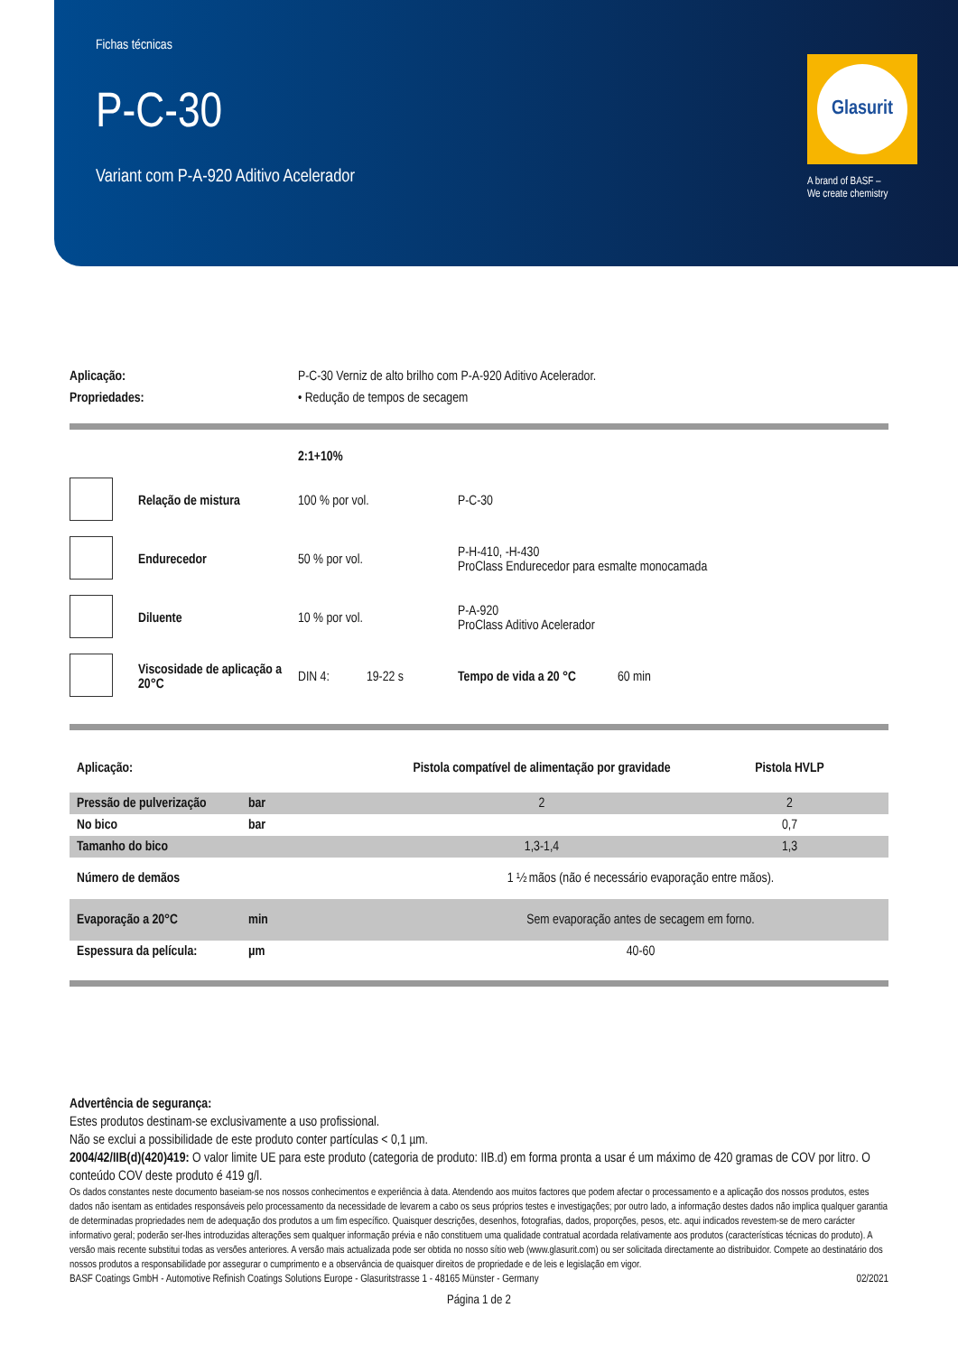Fichas técnicas
P-C-30
Variant com P-A-920 Aditivo Acelerador
Glasurit
A brand of BASF –
We create chemistry
| Aplicação: | P-C-30 Verniz de alto brilho com P-A-920 Aditivo Acelerador. |
| Propriedades: | • Redução de tempos de secagem |
| | | 2:1+10% | | |
| | Relação de mistura | 100 % por vol. | P-C-30 | |
| | Endurecedor | 50 % por vol. | P-H-410, -H-430 ProClass Endurecedor para esmalte monocamada | |
| | Diluente | 10 % por vol. | P-A-920 ProClass Aditivo Acelerador | |
| | Viscosidade de aplicação a 20°C | DIN 4: 19-22 s | Tempo de vida a 20 °C | 60 min |
| Aplicação: | | Pistola compatível de alimentação por gravidade | Pistola HVLP |
| Pressão de pulverização | bar | 2 | 2 |
| No bico | bar | | 0,7 |
| Tamanho do bico | | 1,3-1,4 | 1,3 |
| Número de demãos | | 1 ½ mãos (não é necessário evaporação entre mãos). | |
| Evaporação a 20°C | min | Sem evaporação antes de secagem em forno. | |
| Espessura da película: | µm | 40-60 | |
Advertência de segurança:
Estes produtos destinam-se exclusivamente a uso profissional.
Não se exclui a possibilidade de este produto conter partículas < 0,1 µm.
2004/42/IIB(d)(420)419: O valor limite UE para este produto (categoria de produto: IIB.d) em forma pronta a usar é um máximo de 420 gramas de COV por litro. O conteúdo COV deste produto é 419 g/l.
Os dados constantes neste documento baseiam-se nos nossos conhecimentos e experiência à data. Atendendo aos muitos factores que podem afectar o processamento e a aplicação dos nossos produtos, estes dados não isentam as entidades responsáveis pelo processamento da necessidade de levarem a cabo os seus próprios testes e investigações; por outro lado, a informação destes dados não implica qualquer garantia de determinadas propriedades nem de adequação dos produtos a um fim específico. Quaisquer descrições, desenhos, fotografias, dados, proporções, pesos, etc. aqui indicados revestem-se de mero carácter informativo geral; poderão ser-lhes introduzidas alterações sem qualquer informação prévia e não constituem uma qualidade contratual acordada relativamente aos produtos (características técnicas do produto). A versão mais recente substitui todas as versões anteriores. A versão mais actualizada pode ser obtida no nosso sítio web (www.glasurit.com) ou ser solicitada directamente ao distribuidor. Compete ao destinatário dos nossos produtos a responsabilidade por assegurar o cumprimento e a observância de quaisquer direitos de propriedade e de leis e legislação em vigor.
BASF Coatings GmbH - Automotive Refinish Coatings Solutions Europe - Glasuritstrasse 1 - 48165 Münster - Germany 02/2021
Página 1 de 2